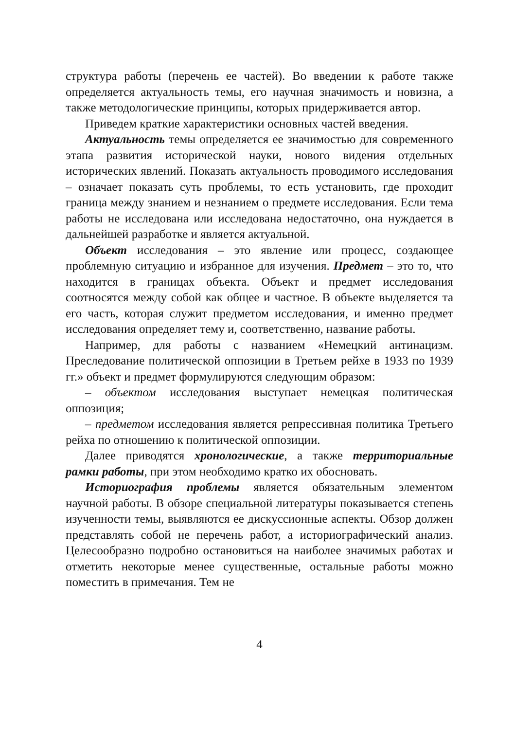структура работы (перечень ее частей). Во введении к работе также определяется актуальность темы, его научная значимость и новизна, а также методологические принципы, которых придерживается автор.
Приведем краткие характеристики основных частей введения.
Актуальность темы определяется ее значимостью для современного этапа развития исторической науки, нового видения отдельных исторических явлений. Показать актуальность проводимого исследования – означает показать суть проблемы, то есть установить, где проходит граница между знанием и незнанием о предмете исследования. Если тема работы не исследована или исследована недостаточно, она нуждается в дальнейшей разработке и является актуальной.
Объект исследования – это явление или процесс, создающее проблемную ситуацию и избранное для изучения. Предмет – это то, что находится в границах объекта. Объект и предмет исследования соотносятся между собой как общее и частное. В объекте выделяется та его часть, которая служит предметом исследования, и именно предмет исследования определяет тему и, соответственно, название работы.
Например, для работы с названием «Немецкий антинацизм. Преследование политической оппозиции в Третьем рейхе в 1933 по 1939 гг.» объект и предмет формулируются следующим образом:
– объектом исследования выступает немецкая политическая оппозиция;
– предметом исследования является репрессивная политика Третьего рейха по отношению к политической оппозиции.
Далее приводятся хронологические, а также территориальные рамки работы, при этом необходимо кратко их обосновать.
Историография проблемы является обязательным элементом научной работы. В обзоре специальной литературы показывается степень изученности темы, выявляются ее дискуссионные аспекты. Обзор должен представлять собой не перечень работ, а историографический анализ. Целесообразно подробно остановиться на наиболее значимых работах и отметить некоторые менее существенные, остальные работы можно поместить в примечания. Тем не
4